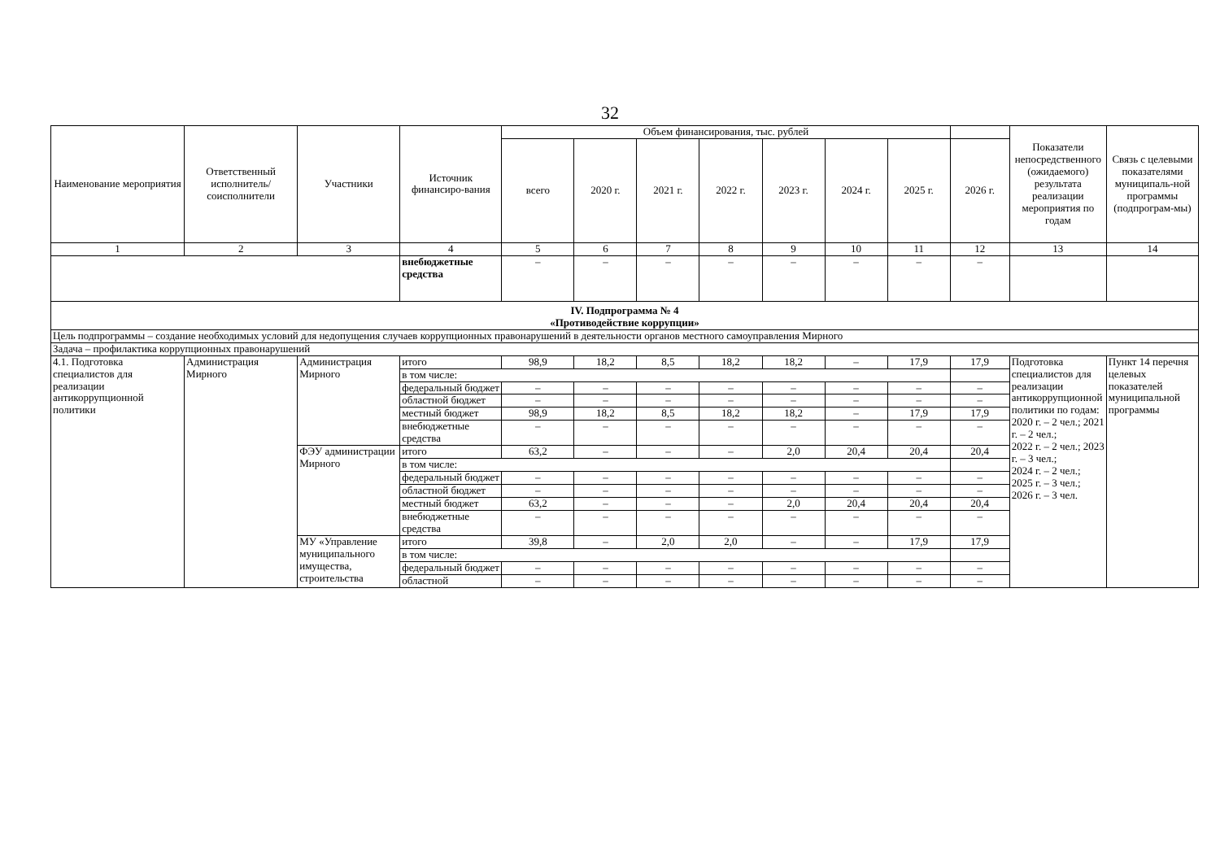32
| Наименование мероприятия | Ответственный исполнитель/ соисполнители | Участники | Источник финансиро-вания | Объем финансирования, тыс. рублей | | | | | | | | Показатели непосредственного (ожидаемого) результата реализации мероприятия по годам | Связь с целевыми показателями муниципаль-ной программы (подпрограм-мы) |
| --- | --- | --- | --- | --- | --- | --- | --- | --- | --- | --- | --- | --- | --- |
| | | | | всего | 2020 г. | 2021 г. | 2022 г. | 2023 г. | 2024 г. | 2025 г. | 2026 г. | | |
| 1 | 2 | 3 | 4 | 5 | 6 | 7 | 8 | 9 | 10 | 11 | 12 | 13 | 14 |
| | | | внебюджетные средства | – | – | – | – | – | – | – | – | | |
| IV. Подпрограмма № 4 «Противодействие коррупции» | | | | | | | | | | | | | |
| Цель подпрограммы – создание необходимых условий для недопущения случаев коррупционных правонарушений в деятельности органов местного самоуправления Мирного | | | | | | | | | | | | | |
| Задача – профилактика коррупционных правонарушений | | | | | | | | | | | | | |
| 4.1. Подготовка специалистов для реализации антикоррупционной политики | Администрация Мирного | Администрация Мирного | итого | 98,9 | 18,2 | 8,5 | 18,2 | 18,2 | – | 17,9 | 17,9 | Подготовка специалистов для реализации антикоррупционной политики по годам: 2020 г. – 2 чел.; 2021 г. – 2 чел.; 2022 г. – 2 чел.; 2023 г. – 3 чел.; 2024 г. – 2 чел.; 2025 г. – 3 чел.; 2026 г. – 3 чел. | Пункт 14 перечня целевых показателей муниципальной программы |
| | | | в том числе: | | | | | | | | | | |
| | | | федеральный бюджет | – | – | – | – | – | – | – | – | | |
| | | | областной бюджет | – | – | – | – | – | – | – | – | | |
| | | | местный бюджет | 98,9 | 18,2 | 8,5 | 18,2 | 18,2 | – | 17,9 | 17,9 | | |
| | | | внебюджетные средства | – | – | – | – | – | – | – | – | | |
| | | ФЭУ администрации Мирного | итого | 63,2 | – | – | – | 2,0 | 20,4 | 20,4 | 20,4 | | |
| | | | в том числе: | | | | | | | | | | |
| | | | федеральный бюджет | – | – | – | – | – | – | – | – | | |
| | | | областной бюджет | – | – | – | – | – | – | – | – | | |
| | | | местный бюджет | 63,2 | – | – | – | 2,0 | 20,4 | 20,4 | 20,4 | | |
| | | | внебюджетные средства | – | – | – | – | – | – | – | – | | |
| | | МУ «Управление муниципального имущества, строительства | итого | 39,8 | – | 2,0 | 2,0 | – | – | 17,9 | 17,9 | | |
| | | | в том числе: | | | | | | | | | | |
| | | | федеральный бюджет | – | – | – | – | – | – | – | – | | |
| | | | областной | – | – | – | – | – | – | – | – | | |